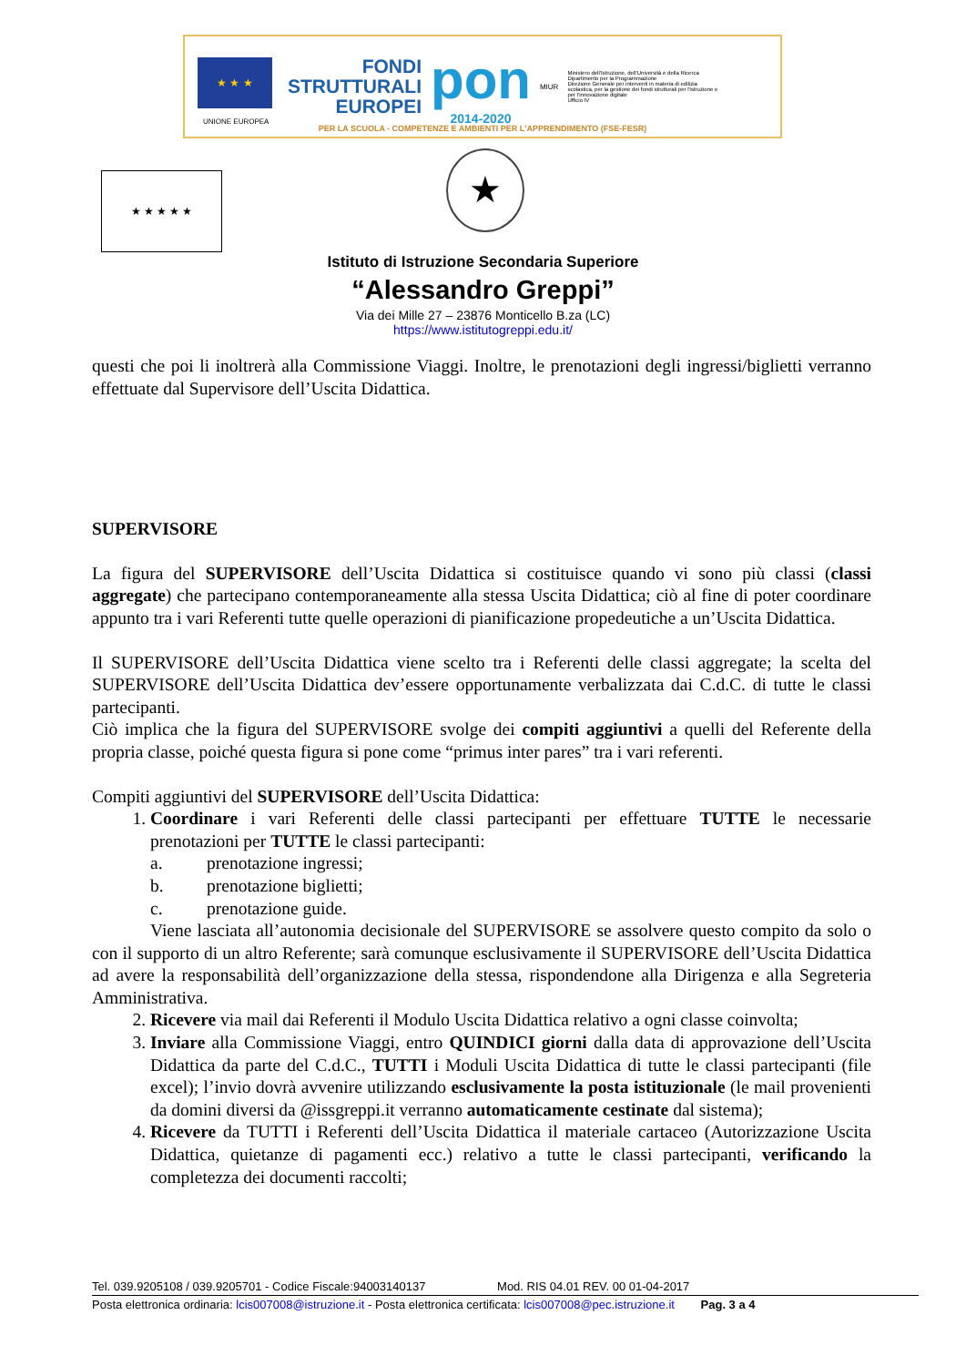★ ★ ★
UNIONE EUROPEA
FONDI STRUTTURALI EUROPEI
pon
2014-2020
MIUR
Ministero dell'Istruzione, dell'Università e della Ricerca
Dipartimento per la Programmazione
Direzione Generale per interventi in materia di edilizia scolastica, per la gestione dei fondi strutturali per l'istruzione e per l'innovazione digitale
Ufficio IV
PER LA SCUOLA - COMPETENZE E AMBIENTI PER L'APPRENDIMENTO (FSE-FESR)
★ ★ ★ ★ ★ ★
Istituto di Istruzione Secondaria Superiore
“Alessandro Greppi”
Via dei Mille 27 – 23876 Monticello B.za (LC)
https://www.istitutogreppi.edu.it/
questi che poi li inoltrerà alla Commissione Viaggi. Inoltre, le prenotazioni degli ingressi/biglietti verranno effettuate dal Supervisore dell’Uscita Didattica.
SUPERVISORE
La figura del SUPERVISORE dell’Uscita Didattica si costituisce quando vi sono più classi (classi aggregate) che partecipano contemporaneamente alla stessa Uscita Didattica; ciò al fine di poter coordinare appunto tra i vari Referenti tutte quelle operazioni di pianificazione propedeutiche a un’Uscita Didattica.
Il SUPERVISORE dell’Uscita Didattica viene scelto tra i Referenti delle classi aggregate; la scelta del SUPERVISORE dell’Uscita Didattica dev’essere opportunamente verbalizzata dai C.d.C. di tutte le classi partecipanti.
Ciò implica che la figura del SUPERVISORE svolge dei compiti aggiuntivi a quelli del Referente della propria classe, poiché questa figura si pone come “primus inter pares” tra i vari referenti.
Compiti aggiuntivi del SUPERVISORE dell’Uscita Didattica:
1. Coordinare i vari Referenti delle classi partecipanti per effettuare TUTTE le necessarie prenotazioni per TUTTE le classi partecipanti:
a. prenotazione ingressi;
b. prenotazione biglietti;
c. prenotazione guide.
Viene lasciata all’autonomia decisionale del SUPERVISORE se assolvere questo compito da solo o con il supporto di un altro Referente; sarà comunque esclusivamente il SUPERVISORE dell’Uscita Didattica ad avere la responsabilità dell’organizzazione della stessa, rispondendone alla Dirigenza e alla Segreteria Amministrativa.
2. Ricevere via mail dai Referenti il Modulo Uscita Didattica relativo a ogni classe coinvolta;
3. Inviare alla Commissione Viaggi, entro QUINDICI giorni dalla data di approvazione dell’Uscita Didattica da parte del C.d.C., TUTTI i Moduli Uscita Didattica di tutte le classi partecipanti (file excel); l’invio dovrà avvenire utilizzando esclusivamente la posta istituzionale (le mail provenienti da domini diversi da @issgreppi.it verranno automaticamente cestinate dal sistema);
4. Ricevere da TUTTI i Referenti dell’Uscita Didattica il materiale cartaceo (Autorizzazione Uscita Didattica, quietanze di pagamenti ecc.) relativo a tutte le classi partecipanti, verificando la completezza dei documenti raccolti;
Tel. 039.9205108 / 039.9205701 - Codice Fiscale:94003140137 Mod. RIS 04.01 REV. 00 01-04-2017
Posta elettronica ordinaria: lcis007008@istruzione.it - Posta elettronica certificata: lcis007008@pec.istruzione.it Pag. 3 a 4